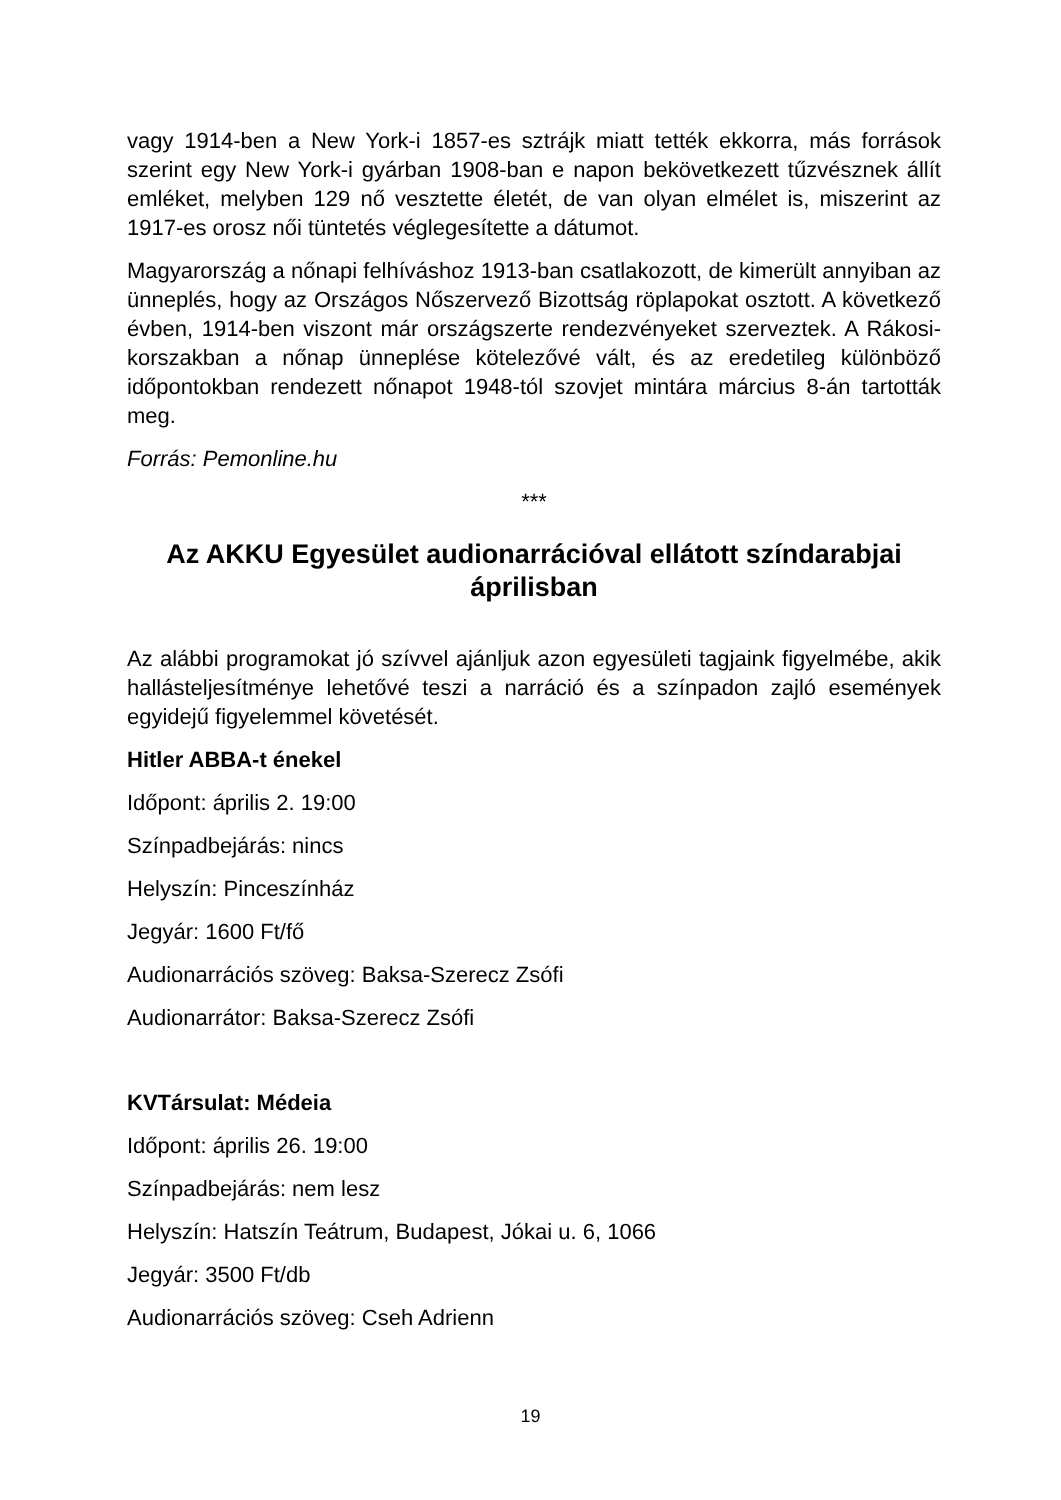vagy 1914-ben a New York-i 1857-es sztrájk miatt tették ekkorra, más források szerint egy New York-i gyárban 1908-ban e napon bekövetkezett tűzvésznek állít emléket, melyben 129 nő vesztette életét, de van olyan elmélet is, miszerint az 1917-es orosz női tüntetés véglegesítette a dátumot.
Magyarország a nőnapi felhíváshoz 1913-ban csatlakozott, de kimerült annyiban az ünneplés, hogy az Országos Nőszervező Bizottság röplapokat osztott. A következő évben, 1914-ben viszont már országszerte rendezvényeket szerveztek. A Rákosi-korszakban a nőnap ünneplése kötelezővé vált, és az eredetileg különböző időpontokban rendezett nőnapot 1948-tól szovjet mintára március 8-án tartották meg.
Forrás: Pemonline.hu
***
Az AKKU Egyesület audionarrációval ellátott színdarabjai áprilisban
Az alábbi programokat jó szívvel ajánljuk azon egyesületi tagjaink figyelmébe, akik hallásteljesítménye lehetővé teszi a narráció és a színpadon zajló események egyidejű figyelemmel követését.
Hitler ABBA-t énekel
Időpont: április 2. 19:00
Színpadbejárás: nincs
Helyszín: Pinceszínház
Jegyár: 1600 Ft/fő
Audionarrációs szöveg: Baksa-Szerecz Zsófi
Audionarrátor: Baksa-Szerecz Zsófi
KVTársulat: Médeia
Időpont: április 26. 19:00
Színpadbejárás: nem lesz
Helyszín: Hatszín Teátrum, Budapest, Jókai u. 6, 1066
Jegyár: 3500 Ft/db
Audionarrációs szöveg: Cseh Adrienn
19